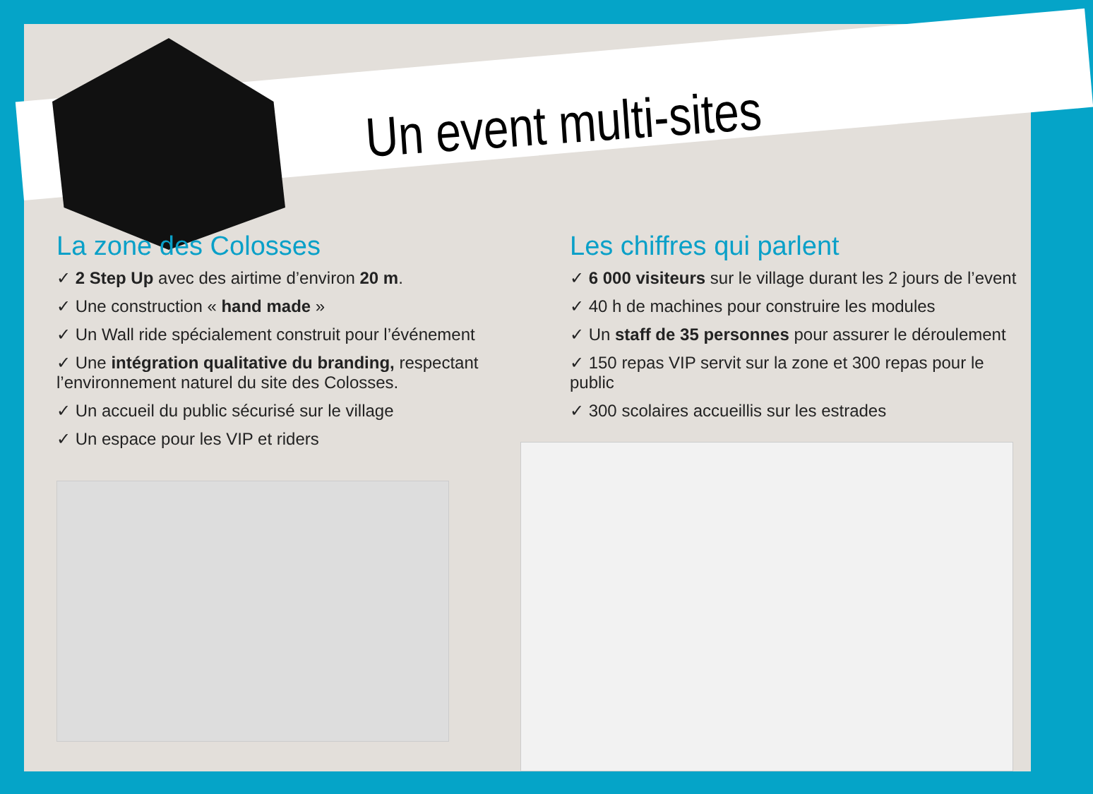Un event multi-sites
La zone des Colosses
✓ 2 Step Up avec des airtime d’environ 20 m.
✓ Une construction « hand made »
✓ Un Wall ride spécialement construit pour l’événement
✓ Une intégration qualitative du branding, respectant l’environnement naturel du site des Colosses.
✓ Un accueil du public sécurisé sur le village
✓ Un espace pour les VIP et riders
Les chiffres qui parlent
✓ 6 000 visiteurs sur le village durant les 2 jours de l’event
✓ 40 h de machines pour construire les modules
✓ Un staff de 35 personnes pour assurer le déroulement
✓ 150 repas VIP servit sur la zone et 300 repas pour le public
✓ 300 scolaires accueillis sur les estrades